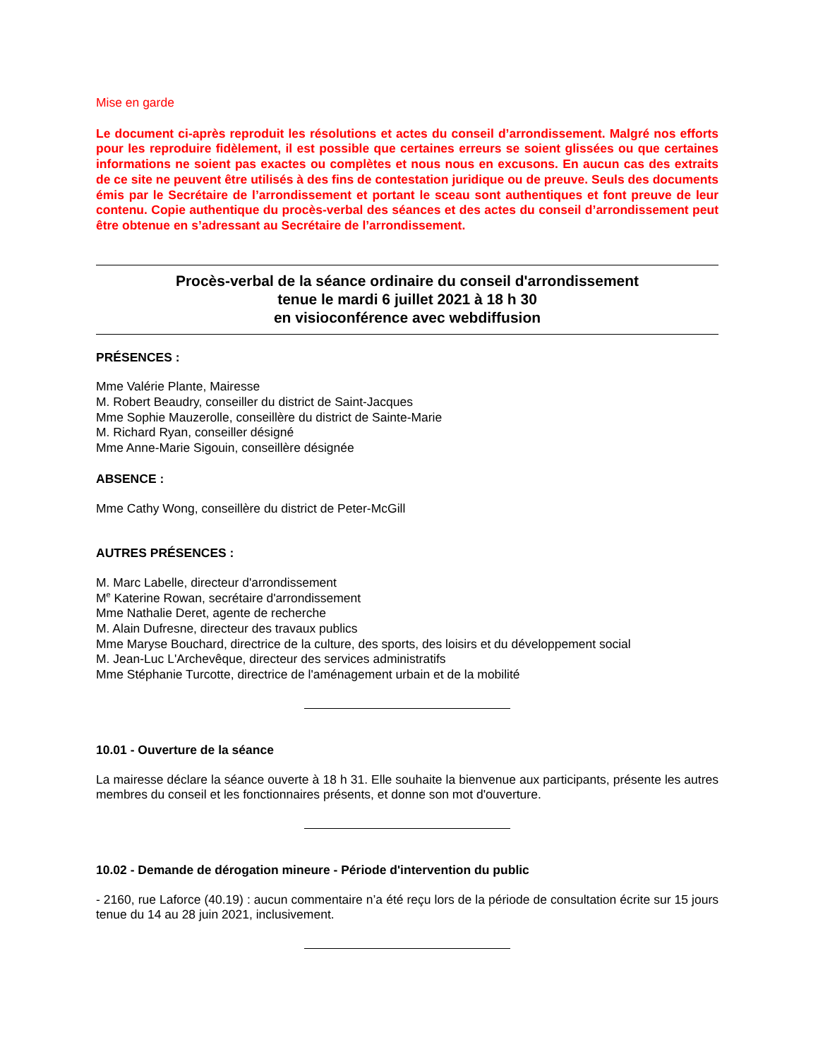Mise en garde
Le document ci-après reproduit les résolutions et actes du conseil d’arrondissement. Malgré nos efforts pour les reproduire fidèlement, il est possible que certaines erreurs se soient glissées ou que certaines informations ne soient pas exactes ou complètes et nous nous en excusons. En aucun cas des extraits de ce site ne peuvent être utilisés à des fins de contestation juridique ou de preuve. Seuls des documents émis par le Secrétaire de l’arrondissement et portant le sceau sont authentiques et font preuve de leur contenu. Copie authentique du procès-verbal des séances et des actes du conseil d’arrondissement peut être obtenue en s’adressant au Secrétaire de l’arrondissement.
Procès-verbal de la séance ordinaire du conseil d'arrondissement
tenue le mardi 6 juillet 2021 à 18 h 30
en visioconférence avec webdiffusion
PRÉSENCES :
Mme Valérie Plante, Mairesse
M. Robert Beaudry, conseiller du district de Saint-Jacques
Mme Sophie Mauzerolle, conseillère du district de Sainte-Marie
M. Richard Ryan, conseiller désigné
Mme Anne-Marie Sigouin, conseillère désignée
ABSENCE :
Mme Cathy Wong, conseillère du district de Peter-McGill
AUTRES PRÉSENCES :
M. Marc Labelle, directeur d'arrondissement
M<sup>e</sup> Katerine Rowan, secrétaire d'arrondissement
Mme Nathalie Deret, agente de recherche
M. Alain Dufresne, directeur des travaux publics
Mme Maryse Bouchard, directrice de la culture, des sports, des loisirs et du développement social
M. Jean-Luc L'Archevêque, directeur des services administratifs
Mme Stéphanie Turcotte, directrice de l'aménagement urbain et de la mobilité
10.01 - Ouverture de la séance
La mairesse déclare la séance ouverte à 18 h 31. Elle souhaite la bienvenue aux participants, présente les autres membres du conseil et les fonctionnaires présents, et donne son mot d'ouverture.
10.02 - Demande de dérogation mineure - Période d'intervention du public
- 2160, rue Laforce (40.19) : aucun commentaire n’a été reçu lors de la période de consultation écrite sur 15 jours tenue du 14 au 28 juin 2021, inclusivement.